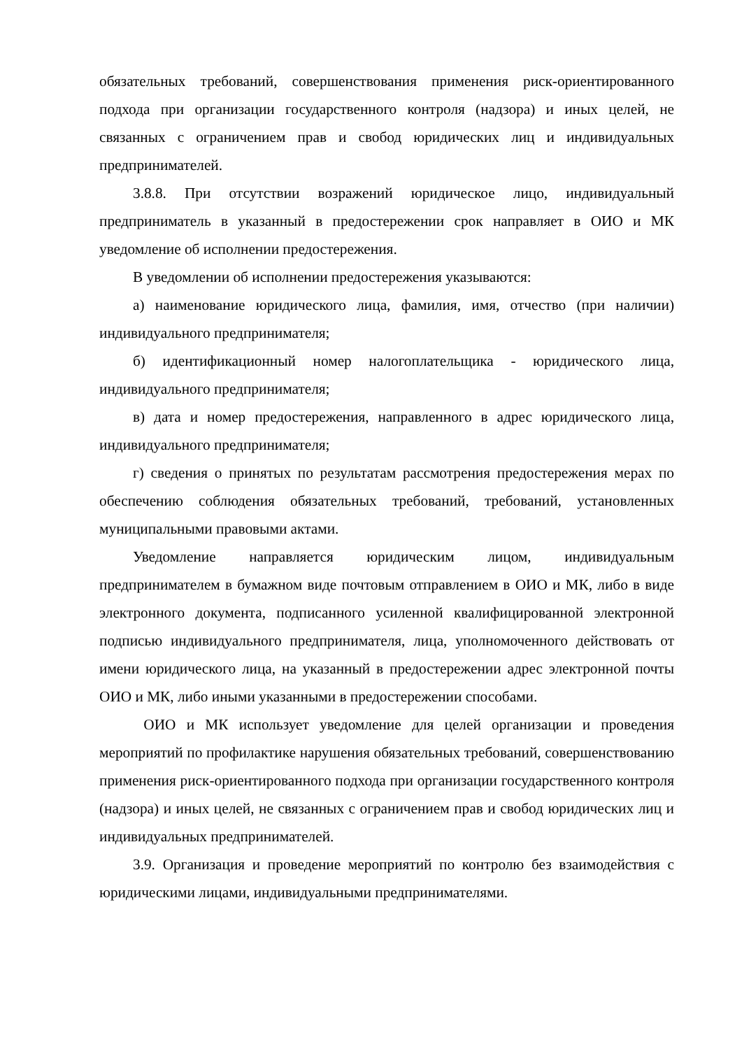обязательных требований, совершенствования применения риск-ориентированного подхода при организации государственного контроля (надзора) и иных целей, не связанных с ограничением прав и свобод юридических лиц и индивидуальных предпринимателей.
3.8.8. При отсутствии возражений юридическое лицо, индивидуальный предприниматель в указанный в предостережении срок направляет в ОИО и МК уведомление об исполнении предостережения.
В уведомлении об исполнении предостережения указываются:
а) наименование юридического лица, фамилия, имя, отчество (при наличии) индивидуального предпринимателя;
б) идентификационный номер налогоплательщика - юридического лица, индивидуального предпринимателя;
в) дата и номер предостережения, направленного в адрес юридического лица, индивидуального предпринимателя;
г) сведения о принятых по результатам рассмотрения предостережения мерах по обеспечению соблюдения обязательных требований, требований, установленных муниципальными правовыми актами.
Уведомление направляется юридическим лицом, индивидуальным предпринимателем в бумажном виде почтовым отправлением в ОИО и МК, либо в виде электронного документа, подписанного усиленной квалифицированной электронной подписью индивидуального предпринимателя, лица, уполномоченного действовать от имени юридического лица, на указанный в предостережении адрес электронной почты ОИО и МК, либо иными указанными в предостережении способами.
ОИО и МК использует уведомление для целей организации и проведения мероприятий по профилактике нарушения обязательных требований, совершенствованию применения риск-ориентированного подхода при организации государственного контроля (надзора) и иных целей, не связанных с ограничением прав и свобод юридических лиц и индивидуальных предпринимателей.
3.9. Организация и проведение мероприятий по контролю без взаимодействия с юридическими лицами, индивидуальными предпринимателями.